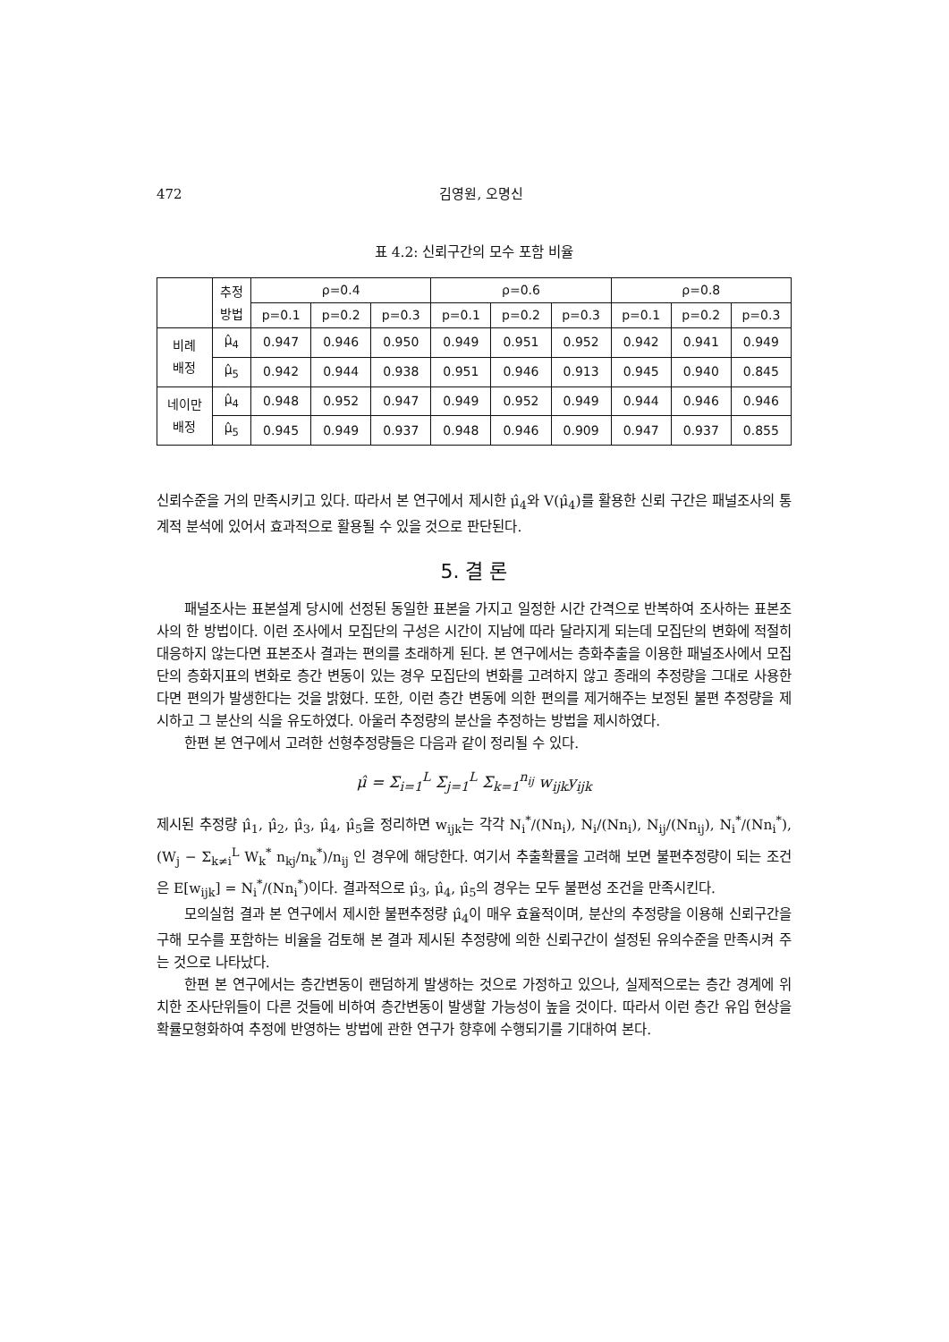472 김영원, 오명신
표 4.2: 신뢰구간의 모수 포함 비율
| | 추정 방법 | ρ=0.4 | | | ρ=0.6 | | | ρ=0.8 | | |
| --- | --- | --- | --- | --- | --- | --- | --- | --- | --- | --- |
| | | p=0.1 | p=0.2 | p=0.3 | p=0.1 | p=0.2 | p=0.3 | p=0.1 | p=0.2 | p=0.3 |
| 비례 배정 | μ̂<sub>4</sub> | 0.947 | 0.946 | 0.950 | 0.949 | 0.951 | 0.952 | 0.942 | 0.941 | 0.949 |
| | μ̂<sub>5</sub> | 0.942 | 0.944 | 0.938 | 0.951 | 0.946 | 0.913 | 0.945 | 0.940 | 0.845 |
| 네이만 배정 | μ̂<sub>4</sub> | 0.948 | 0.952 | 0.947 | 0.949 | 0.952 | 0.949 | 0.944 | 0.946 | 0.946 |
| | μ̂<sub>5</sub> | 0.945 | 0.949 | 0.937 | 0.948 | 0.946 | 0.909 | 0.947 | 0.937 | 0.855 |
신뢰수준을 거의 만족시키고 있다. 따라서 본 연구에서 제시한 μ̂<sub>4</sub>와 V(μ̂<sub>4</sub>)를 활용한 신뢰 구간은 패널조사의 통계적 분석에 있어서 효과적으로 활용될 수 있을 것으로 판단된다.
5. 결 론
패널조사는 표본설계 당시에 선정된 동일한 표본을 가지고 일정한 시간 간격으로 반복하여 조사하는 표본조사의 한 방법이다. 이런 조사에서 모집단의 구성은 시간이 지남에 따라 달라지게 되는데 모집단의 변화에 적절히 대응하지 않는다면 표본조사 결과는 편의를 초래하게 된다. 본 연구에서는 층화추출을 이용한 패널조사에서 모집단의 층화지표의 변화로 층간 변동이 있는 경우 모집단의 변화를 고려하지 않고 종래의 추정량을 그대로 사용한다면 편의가 발생한다는 것을 밝혔다. 또한, 이런 층간 변동에 의한 편의를 제거해주는 보정된 불편 추정량을 제시하고 그 분산의 식을 유도하였다. 아울러 추정량의 분산을 추정하는 방법을 제시하였다.
한편 본 연구에서 고려한 선형추정량들은 다음과 같이 정리될 수 있다.
μ̂ = Σ<sub>i=1</sub><sup>L</sup> Σ<sub>j=1</sub><sup>L</sup> Σ<sub>k=1</sub><sup>n<sub>ij</sub></sup> w<sub>ijk</sub>y<sub>ijk</sub>
제시된 추정량 μ̂<sub>1</sub>, μ̂<sub>2</sub>, μ̂<sub>3</sub>, μ̂<sub>4</sub>, μ̂<sub>5</sub>을 정리하면 w<sub>ijk</sub>는 각각 N<sub>i</sub><sup>*</sup>/(Nn<sub>i</sub>), N<sub>i</sub>/(Nn<sub>i</sub>), N<sub>ij</sub>/(Nn<sub>ij</sub>), N<sub>i</sub><sup>*</sup>/(Nn<sub>i</sub><sup>*</sup>), (W<sub>j</sub> − Σ<sub>k≠i</sub><sup>L</sup> W<sub>k</sub><sup>*</sup> n<sub>kj</sub>/n<sub>k</sub><sup>*</sup>)/n<sub>ij</sub> 인 경우에 해당한다. 여기서 추출확률을 고려해 보면 불편추정량이 되는 조건은 E[w<sub>ijk</sub>] = N<sub>i</sub><sup>*</sup>/(Nn<sub>i</sub><sup>*</sup>)이다. 결과적으로 μ̂<sub>3</sub>, μ̂<sub>4</sub>, μ̂<sub>5</sub>의 경우는 모두 불편성 조건을 만족시킨다.
모의실험 결과 본 연구에서 제시한 불편추정량 μ̂<sub>4</sub>이 매우 효율적이며, 분산의 추정량을 이용해 신뢰구간을 구해 모수를 포함하는 비율을 검토해 본 결과 제시된 추정량에 의한 신뢰구간이 설정된 유의수준을 만족시켜 주는 것으로 나타났다.
한편 본 연구에서는 층간변동이 랜덤하게 발생하는 것으로 가정하고 있으나, 실제적으로는 층간 경계에 위치한 조사단위들이 다른 것들에 비하여 층간변동이 발생할 가능성이 높을 것이다. 따라서 이런 층간 유입 현상을 확률모형화하여 추정에 반영하는 방법에 관한 연구가 향후에 수행되기를 기대하여 본다.